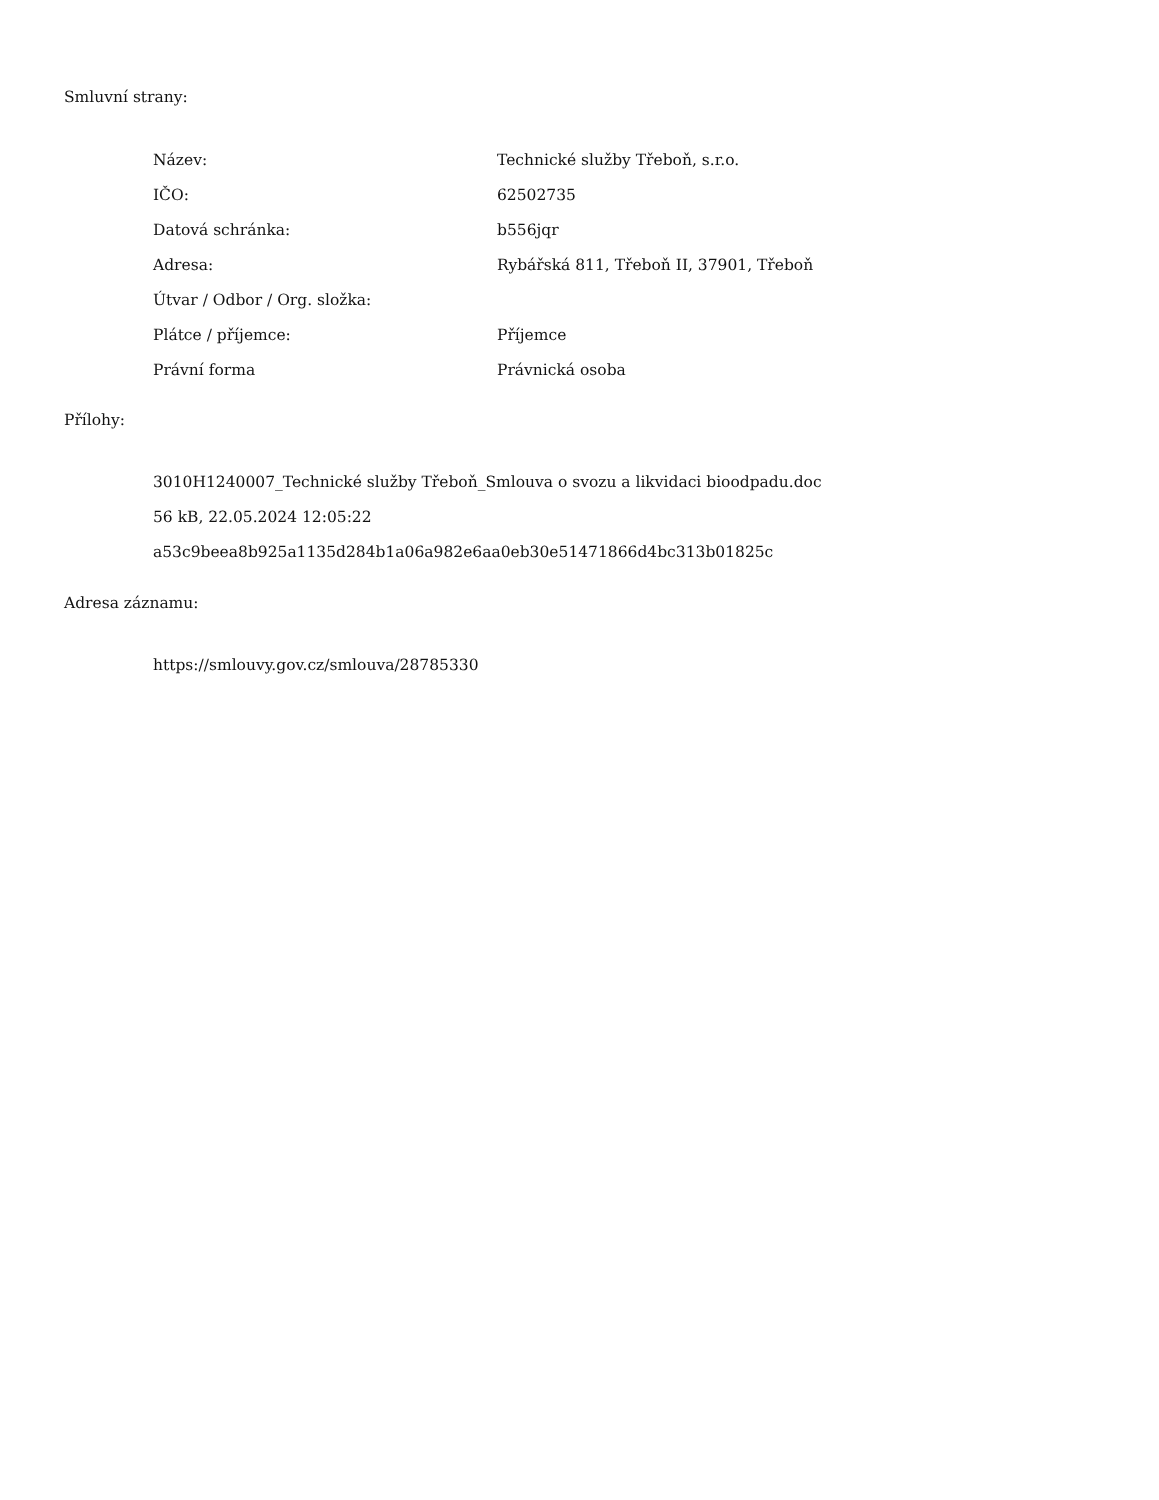Smluvní strany:
| Název: | Technické služby Třeboň, s.r.o. |
| IČO: | 62502735 |
| Datová schránka: | b556jqr |
| Adresa: | Rybářská 811, Třeboň II, 37901, Třeboň |
| Útvar / Odbor / Org. složka: | |
| Plátce / příjemce: | Příjemce |
| Právní forma | Právnická osoba |
Přílohy:
3010H1240007_Technické služby Třeboň_Smlouva o svozu a likvidaci bioodpadu.doc
56 kB, 22.05.2024 12:05:22
a53c9beea8b925a1135d284b1a06a982e6aa0eb30e51471866d4bc313b01825c
Adresa záznamu:
https://smlouvy.gov.cz/smlouva/28785330